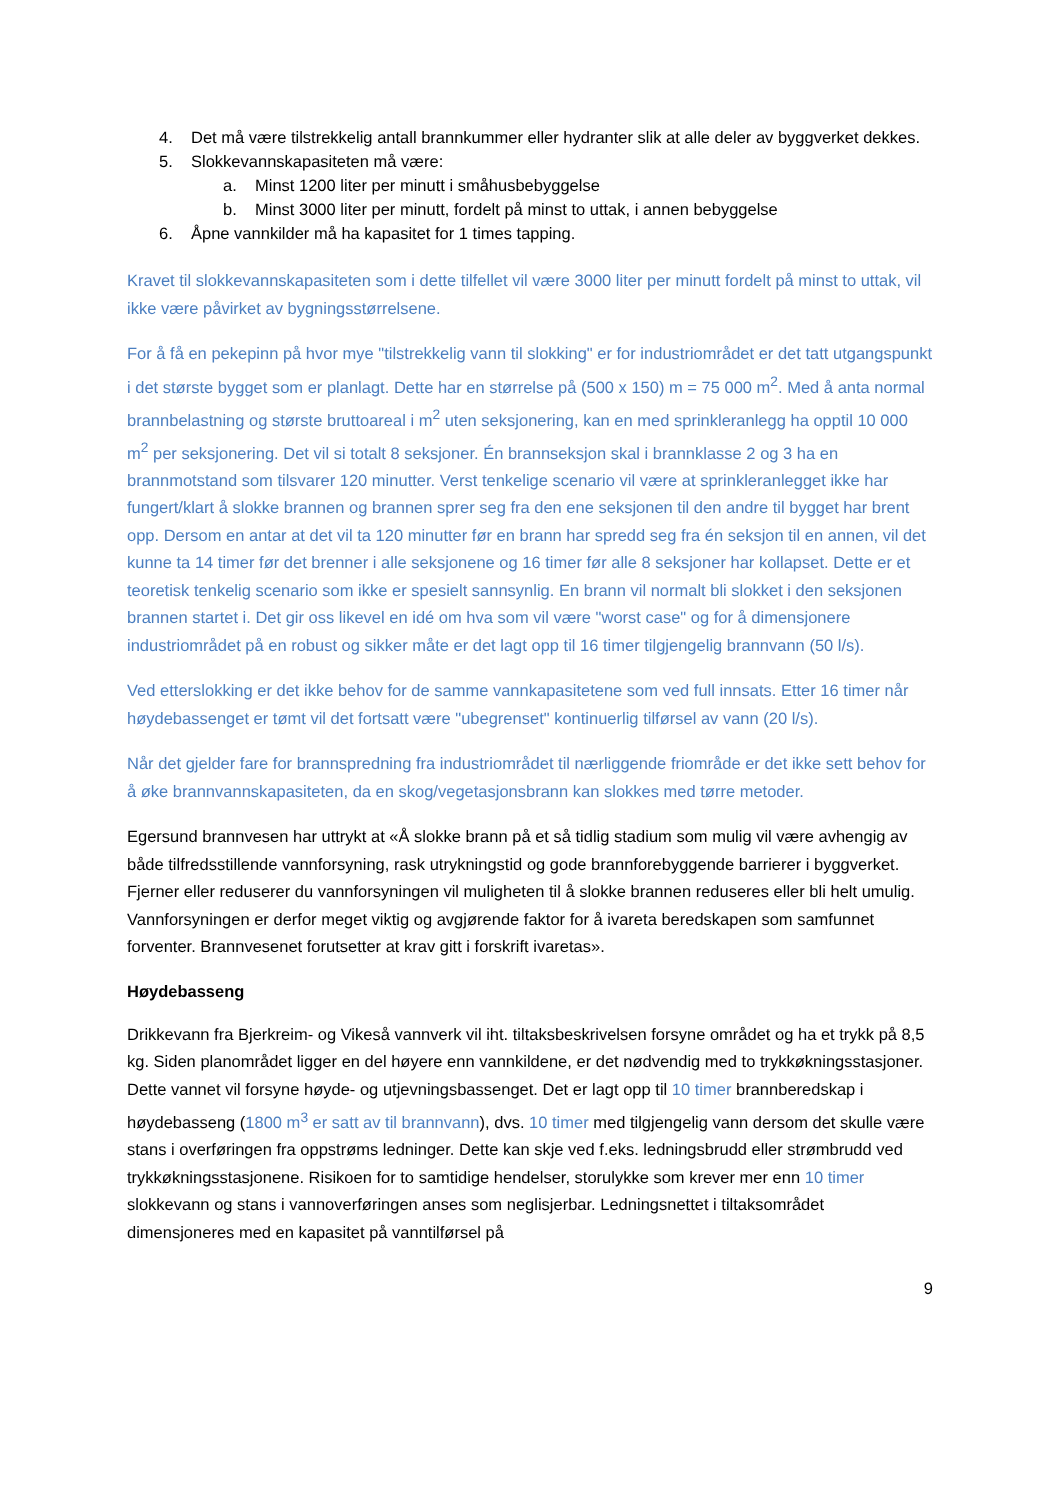4. Det må være tilstrekkelig antall brannkummer eller hydranter slik at alle deler av byggverket dekkes.
5. Slokkevannskapasiteten må være:
a. Minst 1200 liter per minutt i småhusbebyggelse
b. Minst 3000 liter per minutt, fordelt på minst to uttak, i annen bebyggelse
6. Åpne vannkilder må ha kapasitet for 1 times tapping.
Kravet til slokkevannskapasiteten som i dette tilfellet vil være 3000 liter per minutt fordelt på minst to uttak, vil ikke være påvirket av bygningsstørrelsene.
For å få en pekepinn på hvor mye "tilstrekkelig vann til slokking" er for industriområdet er det tatt utgangspunkt i det største bygget som er planlagt. Dette har en størrelse på (500 x 150) m = 75 000 m<sup>2</sup>. Med å anta normal brannbelastning og største bruttoareal i m<sup>2</sup> uten seksjonering, kan en med sprinkleranlegg ha opptil 10 000 m<sup>2</sup> per seksjonering. Det vil si totalt 8 seksjoner. Én brannseksjon skal i brannklasse 2 og 3 ha en brannmotstand som tilsvarer 120 minutter. Verst tenkelige scenario vil være at sprinkleranlegget ikke har fungert/klart å slokke brannen og brannen sprer seg fra den ene seksjonen til den andre til bygget har brent opp. Dersom en antar at det vil ta 120 minutter før en brann har spredd seg fra én seksjon til en annen, vil det kunne ta 14 timer før det brenner i alle seksjonene og 16 timer før alle 8 seksjoner har kollapset. Dette er et teoretisk tenkelig scenario som ikke er spesielt sannsynlig. En brann vil normalt bli slokket i den seksjonen brannen startet i. Det gir oss likevel en idé om hva som vil være "worst case" og for å dimensjonere industriområdet på en robust og sikker måte er det lagt opp til 16 timer tilgjengelig brannvann (50 l/s).
Ved etterslokking er det ikke behov for de samme vannkapasitetene som ved full innsats. Etter 16 timer når høydebassenget er tømt vil det fortsatt være "ubegrenset" kontinuerlig tilførsel av vann (20 l/s).
Når det gjelder fare for brannspredning fra industriområdet til nærliggende friområde er det ikke sett behov for å øke brannvannskapasiteten, da en skog/vegetasjonsbrann kan slokkes med tørre metoder.
Egersund brannvesen har uttrykt at «Å slokke brann på et så tidlig stadium som mulig vil være avhengig av både tilfredsstillende vannforsyning, rask utrykningstid og gode brannforebyggende barrierer i byggverket. Fjerner eller reduserer du vannforsyningen vil muligheten til å slokke brannen reduseres eller bli helt umulig. Vannforsyningen er derfor meget viktig og avgjørende faktor for å ivareta beredskapen som samfunnet forventer. Brannvesenet forutsetter at krav gitt i forskrift ivaretas».
Høydebasseng
Drikkevann fra Bjerkreim- og Vikeså vannverk vil iht. tiltaksbeskrivelsen forsyne området og ha et trykk på 8,5 kg. Siden planområdet ligger en del høyere enn vannkildene, er det nødvendig med to trykkøkningsstasjoner. Dette vannet vil forsyne høyde- og utjevningsbassenget. Det er lagt opp til 10 timer brannberedskap i høydebasseng (1800 m<sup>3</sup> er satt av til brannvann), dvs. 10 timer med tilgjengelig vann dersom det skulle være stans i overføringen fra oppstrøms ledninger. Dette kan skje ved f.eks. ledningsbrudd eller strømbrudd ved trykkøkningsstasjonene. Risikoen for to samtidige hendelser, storulykke som krever mer enn 10 timer slokkevann og stans i vannoverføringen anses som neglisjerbar. Ledningsnettet i tiltaksområdet dimensjoneres med en kapasitet på vanntilførsel på
9